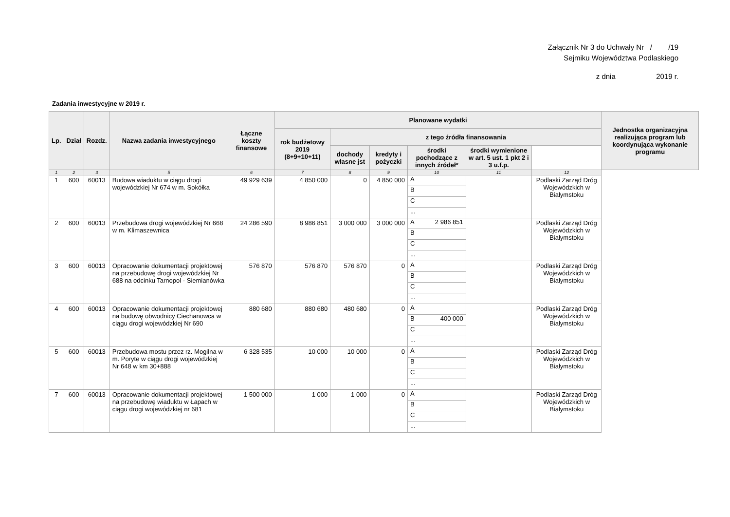Załącznik Nr 3 do Uchwały Nr / /19
Sejmiku Województwa Podlaskiego
z dnia 2019 r.
Zadania inwestycyjne w 2019 r.
| Lp. | Dział | Rozdz. | Nazwa zadania inwestycyjnego | Łączne koszty finansowe | Planowane wydatki | | | | | | Jednostka organizacyjna realizująca program lub koordynująca wykonanie programu |
| --- | --- | --- | --- | --- | --- | --- | --- | --- | --- | --- | --- |
| | | | | | rok budżetowy 2019 (8+9+10+11) | z tego źródła finansowania | | | | | |
| | | | | | | dochody własne jst | kredyty i pożyczki | środki pochodzące z innych źródeł* | środki wymienione w art. 5 ust. 1 pkt 2 i 3 u.f.p. | | |
| 1 | 2 | 3 | 5 | 6 | 7 | 8 | 9 | 10 | 11 | 12 | |
| 1 | 600 | 60013 | Budowa wiaduktu w ciągu drogi wojewódzkiej Nr 674 w m. Sokółka | 49 929 639 | 4 850 000 | 0 | 4 850 000 | A B C ... | | Podlaski Zarząd Dróg Wojewódzkich w Białymstoku | |
| 2 | 600 | 60013 | Przebudowa drogi wojewódzkiej Nr 668 w m. Klimaszewnica | 24 286 590 | 8 986 851 | 3 000 000 | 3 000 000 | A 2 986 851 B C ... | | Podlaski Zarząd Dróg Wojewódzkich w Białymstoku | |
| 3 | 600 | 60013 | Opracowanie dokumentacji projektowej na przebudowę drogi wojewódzkiej Nr 688 na odcinku Tarnopol - Siemianówka | 576 870 | 576 870 | 576 870 | 0 | A B C ... | | Podlaski Zarząd Dróg Wojewódzkich w Białymstoku | |
| 4 | 600 | 60013 | Opracowanie dokumentacji projektowej na budowę obwodnicy Ciechanowca w ciągu drogi wojewódzkiej Nr 690 | 880 680 | 880 680 | 480 680 | 0 | A B 400 000 C ... | | Podlaski Zarząd Dróg Wojewódzkich w Białymstoku | |
| 5 | 600 | 60013 | Przebudowa mostu przez rz. Mogilna w m. Poryte w ciągu drogi wojewódzkiej Nr 648 w km 30+888 | 6 328 535 | 10 000 | 10 000 | 0 | A B C ... | | Podlaski Zarząd Dróg Wojewódzkich w Białymstoku | |
| 7 | 600 | 60013 | Opracowanie dokumentacji projektowej na przebudowę wiaduktu w Łapach w ciągu drogi wojewódzkiej nr 681 | 1 500 000 | 1 000 | 1 000 | 0 | A B C ... | | Podlaski Zarząd Dróg Wojewódzkich w Białymstoku | |